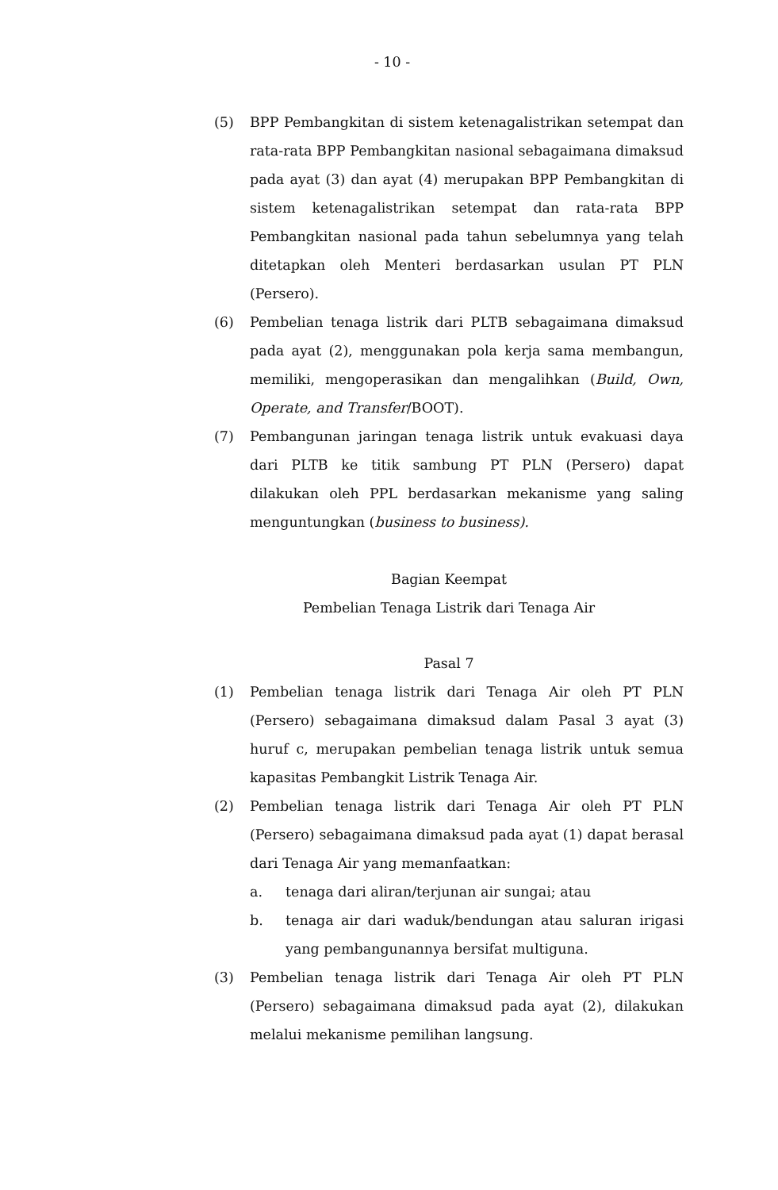- 10 -
(5) BPP Pembangkitan di sistem ketenagalistrikan setempat dan rata-rata BPP Pembangkitan nasional sebagaimana dimaksud pada ayat (3) dan ayat (4) merupakan BPP Pembangkitan di sistem ketenagalistrikan setempat dan rata-rata BPP Pembangkitan nasional pada tahun sebelumnya yang telah ditetapkan oleh Menteri berdasarkan usulan PT PLN (Persero).
(6) Pembelian tenaga listrik dari PLTB sebagaimana dimaksud pada ayat (2), menggunakan pola kerja sama membangun, memiliki, mengoperasikan dan mengalihkan (Build, Own, Operate, and Transfer/BOOT).
(7) Pembangunan jaringan tenaga listrik untuk evakuasi daya dari PLTB ke titik sambung PT PLN (Persero) dapat dilakukan oleh PPL berdasarkan mekanisme yang saling menguntungkan (business to business).
Bagian Keempat
Pembelian Tenaga Listrik dari Tenaga Air
Pasal 7
(1) Pembelian tenaga listrik dari Tenaga Air oleh PT PLN (Persero) sebagaimana dimaksud dalam Pasal 3 ayat (3) huruf c, merupakan pembelian tenaga listrik untuk semua kapasitas Pembangkit Listrik Tenaga Air.
(2) Pembelian tenaga listrik dari Tenaga Air oleh PT PLN (Persero) sebagaimana dimaksud pada ayat (1) dapat berasal dari Tenaga Air yang memanfaatkan:
a. tenaga dari aliran/terjunan air sungai; atau
b. tenaga air dari waduk/bendungan atau saluran irigasi yang pembangunannya bersifat multiguna.
(3) Pembelian tenaga listrik dari Tenaga Air oleh PT PLN (Persero) sebagaimana dimaksud pada ayat (2), dilakukan melalui mekanisme pemilihan langsung.